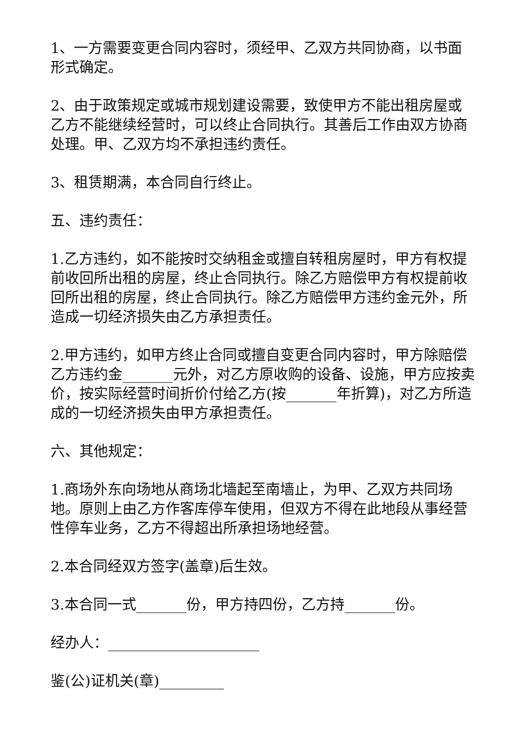1、一方需要变更合同内容时，须经甲、乙双方共同协商，以书面形式确定。
2、由于政策规定或城市规划建设需要，致使甲方不能出租房屋或乙方不能继续经营时，可以终止合同执行。其善后工作由双方协商处理。甲、乙双方均不承担违约责任。
3、租赁期满，本合同自行终止。
五、违约责任：
1.乙方违约，如不能按时交纳租金或擅自转租房屋时，甲方有权提前收回所出租的房屋，终止合同执行。除乙方赔偿甲方有权提前收回所出租的房屋，终止合同执行。除乙方赔偿甲方违约金元外，所造成一切经济损失由乙方承担责任。
2.甲方违约，如甲方终止合同或擅自变更合同内容时，甲方除赔偿乙方违约金_______元外，对乙方原收购的设备、设施，甲方应按卖价，按实际经营时间折价付给乙方(按_______年折算)，对乙方所造成的一切经济损失由甲方承担责任。
六、其他规定：
1.商场外东向场地从商场北墙起至南墙止，为甲、乙双方共同场地。原则上由乙方作客库停车使用，但双方不得在此地段从事经营性停车业务，乙方不得超出所承担场地经营。
2.本合同经双方签字(盖章)后生效。
3.本合同一式_______份，甲方持四份，乙方持_______份。
经办人：_____________________
鉴(公)证机关(章)_________